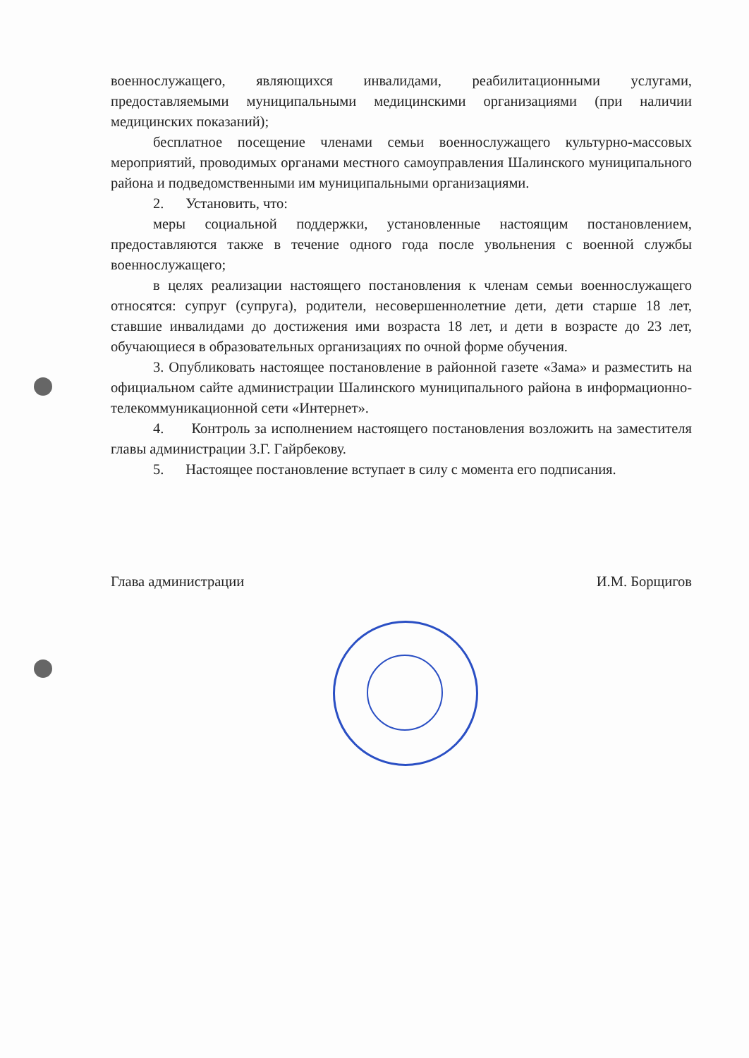военнослужащего, являющихся инвалидами, реабилитационными услугами, предоставляемыми муниципальными медицинскими организациями (при наличии медицинских показаний);
бесплатное посещение членами семьи военнослужащего культурно-массовых мероприятий, проводимых органами местного самоуправления Шалинского муниципального района и подведомственными им муниципальными организациями.
2. Установить, что:
меры социальной поддержки, установленные настоящим постановлением, предоставляются также в течение одного года после увольнения с военной службы военнослужащего;
в целях реализации настоящего постановления к членам семьи военнослужащего относятся: супруг (супруга), родители, несовершеннолетние дети, дети старше 18 лет, ставшие инвалидами до достижения ими возраста 18 лет, и дети в возрасте до 23 лет, обучающиеся в образовательных организациях по очной форме обучения.
3. Опубликовать настоящее постановление в районной газете «Зама» и разместить на официальном сайте администрации Шалинского муниципального района в информационно-телекоммуникационной сети «Интернет».
4. Контроль за исполнением настоящего постановления возложить на заместителя главы администрации З.Г. Гайрбекову.
5. Настоящее постановление вступает в силу с момента его подписания.
Глава администрации И.М. Борщигов